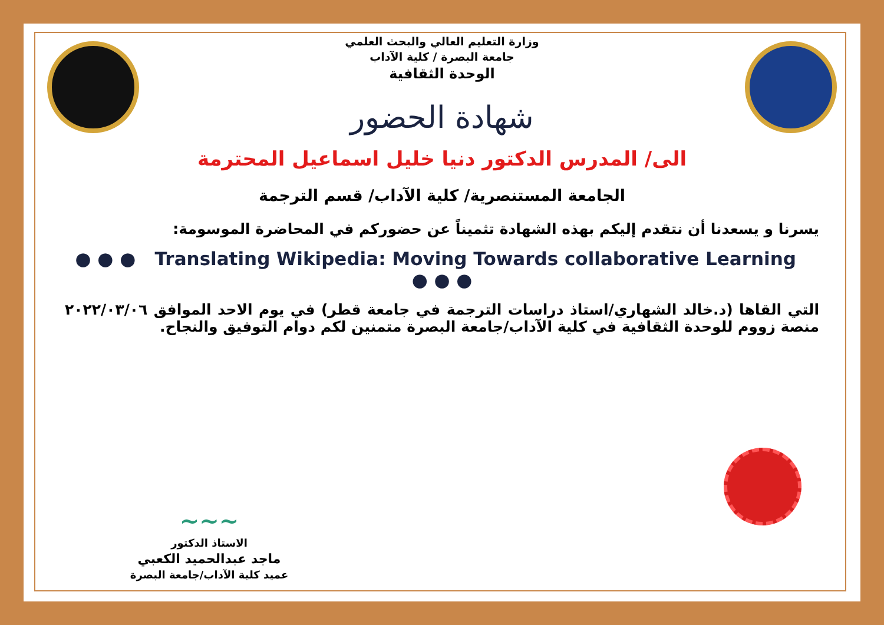وزارة التعليم العالي والبحث العلمي
جامعة البصرة / كلية الآداب
الوحدة الثقافية
شهادة الحضور
الى/ المدرس الدكتور دنيا خليل اسماعيل المحترمة
الجامعة المستنصرية/ كلية الآداب/ قسم الترجمة
يسرنا و يسعدنا أن نتقدم إليكم بهذه الشهادة تثميناً عن حضوركم في المحاضرة الموسومة:
● ● ● Translating Wikipedia: Moving Towards collaborative Learning ● ● ●
التي القاها (د.خالد الشهاري/استاذ دراسات الترجمة في جامعة قطر) في يوم الاحد الموافق ٢٠٢٢/٠٣/٠٦ منصة زووم للوحدة الثقافية في كلية الآداب/جامعة البصرة متمنين لكم دوام التوفيق والنجاح.
~~~
الاستاذ الدكتور
ماجد عبدالحميد الكعبي
عميد كلية الآداب/جامعة البصرة